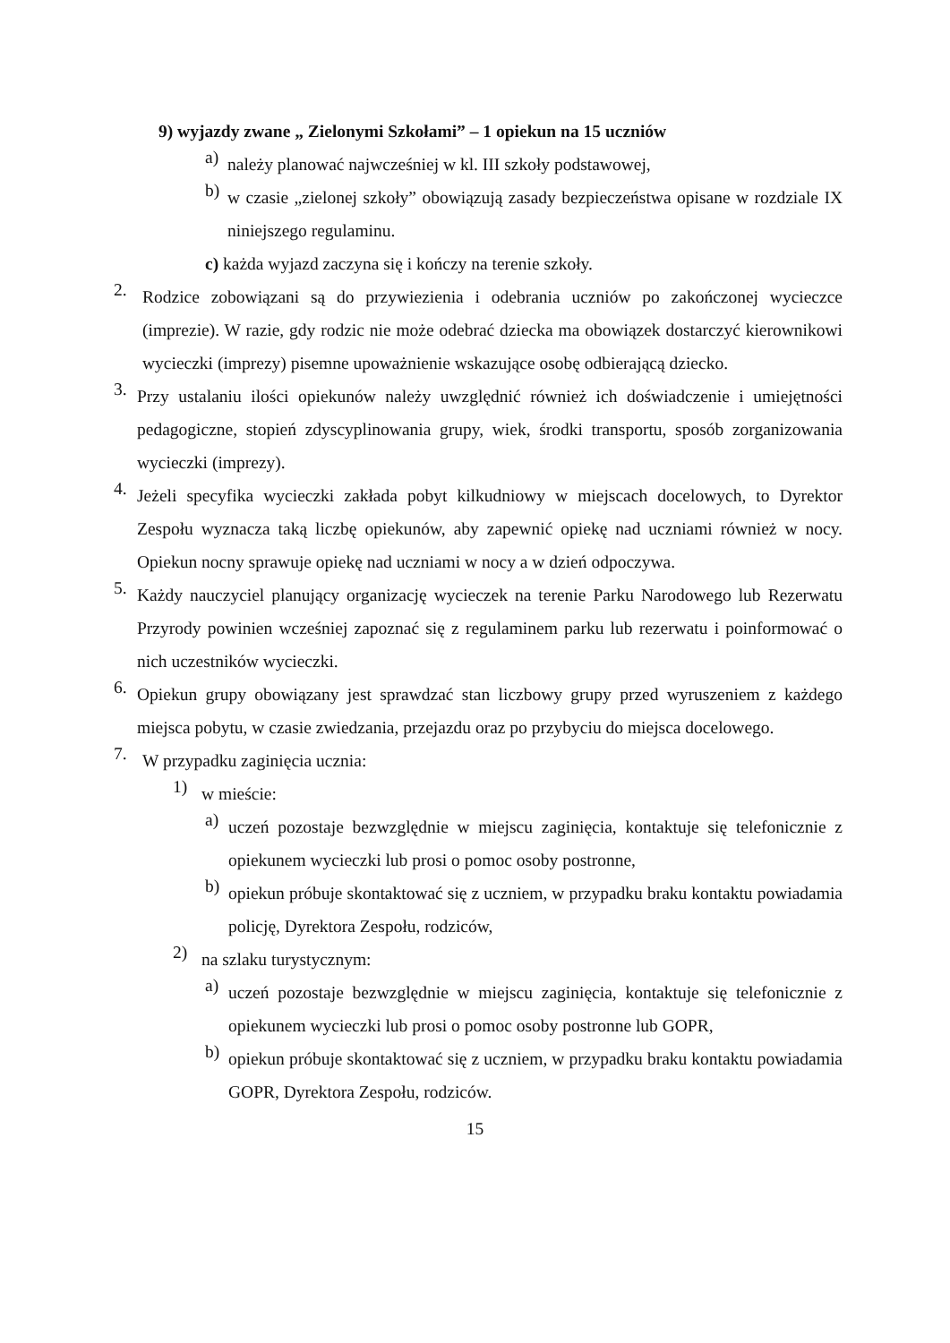9) wyjazdy zwane „ Zielonymi Szkołami” – 1 opiekun na 15 uczniów
a) należy planować najwcześniej w kl. III szkoły podstawowej,
b) w czasie „zielonej szkoły” obowiązują zasady bezpieczeństwa opisane w rozdziale IX niniejszego regulaminu.
c) każda wyjazd zaczyna się i kończy na terenie szkoły.
2. Rodzice zobowiązani są do przywiezienia i odebrania uczniów po zakończonej wycieczce (imprezie). W razie, gdy rodzic nie może odebrać dziecka ma obowiązek dostarczyć kierownikowi wycieczki (imprezy) pisemne upoważnienie wskazujące osobę odbierającą dziecko.
3. Przy ustalaniu ilości opiekunów należy uwzględnić również ich doświadczenie i umiejętności pedagogiczne, stopień zdyscyplinowania grupy, wiek, środki transportu, sposób zorganizowania wycieczki (imprezy).
4. Jeżeli specyfika wycieczki zakłada pobyt kilkudniowy w miejscach docelowych, to Dyrektor Zespołu wyznacza taką liczbę opiekunów, aby zapewnić opiekę nad uczniami również w nocy. Opiekun nocny sprawuje opiekę nad uczniami w nocy a w dzień odpoczywa.
5. Każdy nauczyciel planujący organizację wycieczek na terenie Parku Narodowego lub Rezerwatu Przyrody powinien wcześniej zapoznać się z regulaminem parku lub rezerwatu i poinformować o nich uczestników wycieczki.
6. Opiekun grupy obowiązany jest sprawdzać stan liczbowy grupy przed wyruszeniem z każdego miejsca pobytu, w czasie zwiedzania, przejazdu oraz po przybyciu do miejsca docelowego.
7. W przypadku zaginięcia ucznia:
1) w mieście:
a) uczeń pozostaje bezwzględnie w miejscu zaginięcia, kontaktuje się telefonicznie z opiekunem wycieczki lub prosi o pomoc osoby postronne,
b) opiekun próbuje skontaktować się z uczniem, w przypadku braku kontaktu powiadamia policję, Dyrektora Zespołu, rodziców,
2) na szlaku turystycznym:
a) uczeń pozostaje bezwzględnie w miejscu zaginięcia, kontaktuje się telefonicznie z opiekunem wycieczki lub prosi o pomoc osoby postronne lub GOPR,
b) opiekun próbuje skontaktować się z uczniem, w przypadku braku kontaktu powiadamia GOPR, Dyrektora Zespołu, rodziców.
15